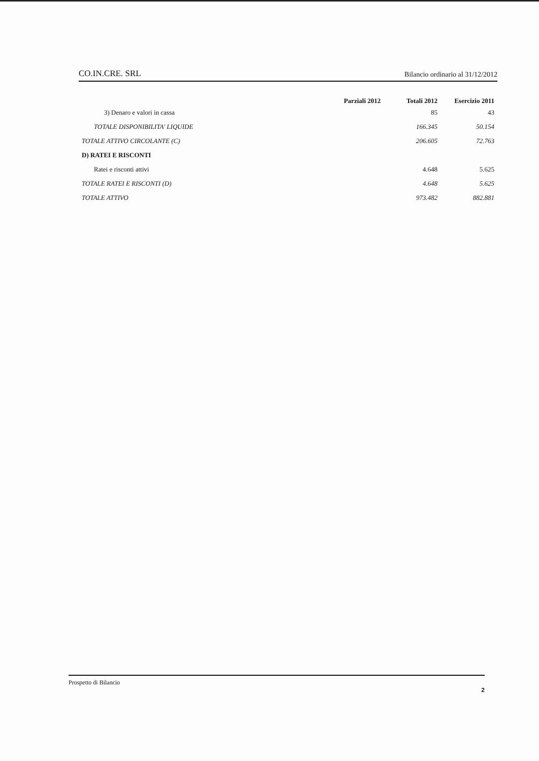CO.IN.CRE. SRL Bilancio ordinario al 31/12/2012
| | Parziali 2012 | Totali 2012 | Esercizio 2011 |
| --- | --- | --- | --- |
| 3) Denaro e valori in cassa | | 85 | 43 |
| TOTALE DISPONIBILITA' LIQUIDE | | 166.345 | 50.154 |
| TOTALE ATTIVO CIRCOLANTE (C) | | 206.605 | 72.763 |
| D) RATEI E RISCONTI | | | |
| Ratei e risconti attivi | | 4.648 | 5.625 |
| TOTALE RATEI E RISCONTI (D) | | 4.648 | 5.625 |
| TOTALE ATTIVO | | 973.482 | 882.881 |
Prospetto di Bilancio
2